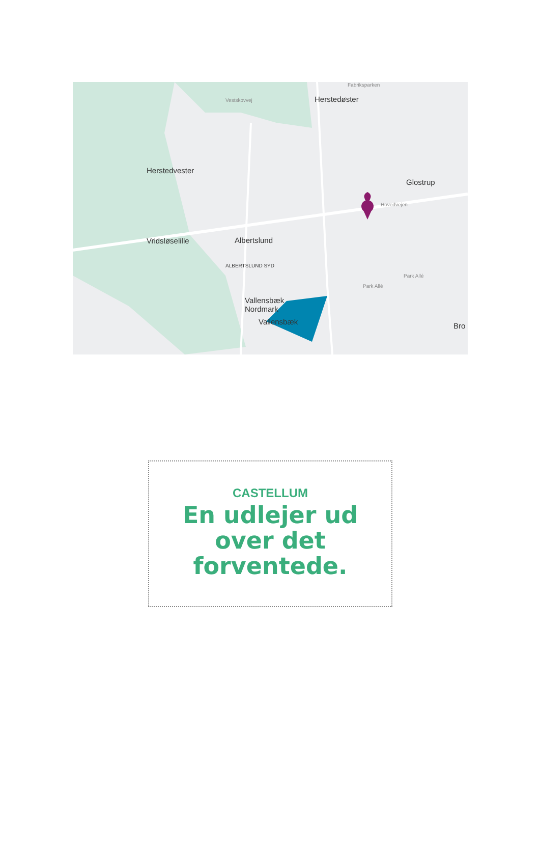Herstedøster
Herstedvester
Glostrup
Vridsløselille Albertslund
Vallensbæk
Nordmark
Vallensbæk Bro
ALBERTSLUND SYD
Vestskovvej
Fabriksparken
Hovedvejen
Park Allé
Park Allé
CASTELLUM
En udlejer ud
over det
forventede.